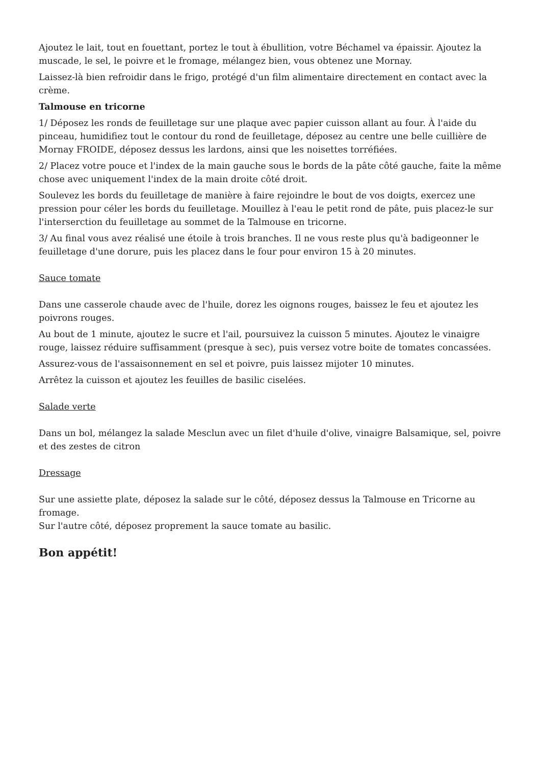Ajoutez le lait, tout en fouettant, portez le tout à ébullition, votre Béchamel va épaissir. Ajoutez la muscade, le sel, le poivre et le fromage, mélangez bien, vous obtenez une Mornay.
Laissez-là bien refroidir dans le frigo, protégé d'un film alimentaire directement en contact avec la crème.
Talmouse en tricorne
1/ Déposez les ronds de feuilletage sur une plaque avec papier cuisson allant au four. À l'aide du pinceau, humidifiez tout le contour du rond de feuilletage, déposez au centre une belle cuillière de Mornay FROIDE, déposez dessus les lardons, ainsi que les noisettes torréfiées.
2/ Placez votre pouce et l'index de la main gauche sous le bords de la pâte côté gauche, faite la même chose avec uniquement l'index de la main droite côté droit.
Soulevez les bords du feuilletage de manière à faire rejoindre le bout de vos doigts, exercez une pression pour céler les bords du feuilletage. Mouillez à l'eau le petit rond de pâte, puis placez-le sur l'interserction du feuilletage au sommet de la Talmouse en tricorne.
3/ Au final vous avez réalisé une étoile à trois branches. Il ne vous reste plus qu'à badigeonner le feuilletage d'une dorure, puis les placez dans le four pour environ 15 à 20 minutes.
Sauce tomate
Dans une casserole chaude avec de l'huile, dorez les oignons rouges, baissez le feu et ajoutez les poivrons rouges.
Au bout de 1 minute, ajoutez le sucre et l'ail, poursuivez la cuisson 5 minutes. Ajoutez le vinaigre rouge, laissez réduire suffisamment (presque à sec), puis versez votre boite de tomates concassées.
Assurez-vous de l'assaisonnement en sel et poivre, puis laissez mijoter 10 minutes.
Arrêtez la cuisson et ajoutez les feuilles de basilic ciselées.
Salade verte
Dans un bol, mélangez la salade Mesclun avec un filet d'huile d'olive, vinaigre Balsamique, sel, poivre et des zestes de citron
Dressage
Sur une assiette plate, déposez la salade sur le côté, déposez dessus la Talmouse en Tricorne au fromage.
Sur l'autre côté, déposez proprement la sauce tomate au basilic.
Bon appétit!